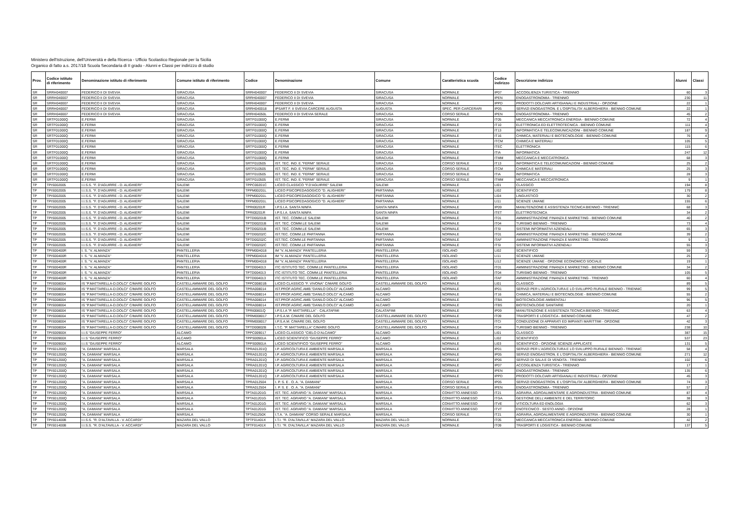Ministero dell'Istruzione, dell'Università e della Ricerca - Ufficio Scolastico Regionale per la Sicilia
Organico di fatto a.s. 2017/18 Scuola Secondaria di II grado - Alunni e Classi per indirizzo di studio
| Prov. | Codice istituto di riferimento | Denominazione istituto di riferimento | Comune istituto di riferimento | Codice | Denominazione | Comune | Caratteristica scuola | Codice indirizzo | Descrizione indirizzo | Alunni | Classi |
| --- | --- | --- | --- | --- | --- | --- | --- | --- | --- | --- | --- |
| SR | SRRH040007 | FEDERICO II DI SVEVIA | SIRACUSA | SRRH040007 | FEDERICO II DI SVEVIA | SIRACUSA | NORMALE | IP07 | ACCOGLIENZA TURISTICA - TRIENNIO | 60 | 3 |
| SR | SRRH040007 | FEDERICO II DI SVEVIA | SIRACUSA | SRRH040007 | FEDERICO II DI SVEVIA | SIRACUSA | NORMALE | IPEN | ENOGASTRONOMIA - TRIENNIO | 230 | 11 |
| SR | SRRH040007 | FEDERICO II DI SVEVIA | SIRACUSA | SRRH040007 | FEDERICO II DI SVEVIA | SIRACUSA | NORMALE | IPPD | PRODOTTI DOLCIARI ARTIGIANALI E INDUSTRIALI - OPZIONE | 22 | 1 |
| SR | SRRH040007 | FEDERICO II DI SVEVIA | SIRACUSA | SRRH040018 | IPSART F. II SVEVIA CARCERE AUGUSTA | AUGUSTA | SPEC. PER CARCERARI | IP05 | SERVIZI ENOGASTRON. E L'OSPITALITA' ALBERGHIERA - BIENNIO COMUNE | 22 | 1 |
| SR | SRRH040007 | FEDERICO II DI SVEVIA | SIRACUSA | SRRH04050L | FEDERICO II DI SVEVIA SERALE | SIRACUSA | CORSO SERALE | IPEN | ENOGASTRONOMIA - TRIENNIO | 45 | 2 |
| SR | SRTF01000Q | E.FERMI | SIRACUSA | SRTF01000Q | E.FERMI | SIRACUSA | NORMALE | IT05 | MECCANICA MECCATRONICA ENERGIA - BIENNIO COMUNE | 72 | 4 |
| SR | SRTF01000Q | E.FERMI | SIRACUSA | SRTF01000Q | E.FERMI | SIRACUSA | NORMALE | IT10 | ELETTRONICA ED ELETTROTECNICA - BIENNIO COMUNE | 111 | 4 |
| SR | SRTF01000Q | E.FERMI | SIRACUSA | SRTF01000Q | E.FERMI | SIRACUSA | NORMALE | IT13 | INFORMATICA E TELECOMUNICAZIONI - BIENNIO COMUNE | 187 | 9 |
| SR | SRTF01000Q | E.FERMI | SIRACUSA | SRTF01000Q | E.FERMI | SIRACUSA | NORMALE | IT16 | CHIMICA, MATERIALI E BIOTECNOLOGIE - BIENNIO COMUNE | 76 | 4 |
| SR | SRTF01000Q | E.FERMI | SIRACUSA | SRTF01000Q | E.FERMI | SIRACUSA | NORMALE | ITCM | CHIMICA E MATERIALI | 105 | 5 |
| SR | SRTF01000Q | E.FERMI | SIRACUSA | SRTF01000Q | E.FERMI | SIRACUSA | NORMALE | ITEC | ELETTRONICA | 115 | 6 |
| SR | SRTF01000Q | E.FERMI | SIRACUSA | SRTF01000Q | E.FERMI | SIRACUSA | NORMALE | ITIA | INFORMATICA | 247 | 12 |
| SR | SRTF01000Q | E.FERMI | SIRACUSA | SRTF01000Q | E.FERMI | SIRACUSA | NORMALE | ITMM | MECCANICA E MECCATRONICA | 68 | 3 |
| SR | SRTF01000Q | E.FERMI | SIRACUSA | SRTF010505 | IST. TEC. IND. E."FERMI" SERALE | SIRACUSA | CORSO SERALE | IT13 | INFORMATICA E TELECOMUNICAZIONI - BIENNIO COMUNE | 25 | 2 |
| SR | SRTF01000Q | E.FERMI | SIRACUSA | SRTF010505 | IST. TEC. IND. E."FERMI" SERALE | SIRACUSA | CORSO SERALE | ITCM | CHIMICA E MATERIALI | 25 | 3 |
| SR | SRTF01000Q | E.FERMI | SIRACUSA | SRTF010505 | IST. TEC. IND. E."FERMI" SERALE | SIRACUSA | CORSO SERALE | ITIA | INFORMATICA | 28 | 3 |
| SR | SRTF01000Q | E.FERMI | SIRACUSA | SRTF010505 | IST. TEC. IND. E."FERMI" SERALE | SIRACUSA | CORSO SERALE | ITMM | MECCANICA E MECCATRONICA | 9 | 1 |
| TP | TPIS002005 | I.I.S.S. "F. D'AGUIRRE - D. ALIGHIERI" | SALEMI | TPPC00201C | LICEO CLASSICO "F.D'AGUIRRE" SALEMI | SALEMI | NORMALE | LI01 | CLASSICO | 194 | 8 |
| TP | TPIS002005 | I.I.S.S. "F. D'AGUIRRE - D. ALIGHIERI" | SALEMI | TPPM00201L | LICEO PSICOPEDAGOGICO "D. ALIGHIERI" | PARTANNA | NORMALE | LI02 | SCIENTIFICO | 179 | 8 |
| TP | TPIS002005 | I.I.S.S. "F. D'AGUIRRE - D. ALIGHIERI" | SALEMI | TPPM00201L | LICEO PSICOPEDAGOGICO "D. ALIGHIERI" | PARTANNA | NORMALE | LI04 | LINGUISTICO | 30 | 2 |
| TP | TPIS002005 | I.I.S.S. "F. D'AGUIRRE - D. ALIGHIERI" | SALEMI | TPPM00201L | LICEO PSICOPEDAGOGICO "D. ALIGHIERI" | PARTANNA | NORMALE | LI11 | SCIENZE UMANE | 155 | 6 |
| TP | TPIS002005 | I.I.S.S. "F. D'AGUIRRE - D. ALIGHIERI" | SALEMI | TPRI00201R | I.P.S.I.A. SANTA NINFA | SANTA NINFA | NORMALE | IP09 | MANUTENZIONE E ASSISTENZA TECNICA BIENNIO - TRIENNIC | 68 | 3 |
| TP | TPIS002005 | I.I.S.S. "F. D'AGUIRRE - D. ALIGHIERI" | SALEMI | TPRI00201R | I.P.S.I.A. SANTA NINFA | SANTA NINFA | NORMALE | ITET | ELETTROTECNICA | 34 | 2 |
| TP | TPIS002005 | I.I.S.S. "F. D'AGUIRRE - D. ALIGHIERI" | SALEMI | TPTD00201B | IST. TEC. COMM.LE SALEMI | SALEMI | NORMALE | IT01 | AMMINISTRAZIONE FINANZA E MARKETING - BIENNIO COMUNE | 40 | 2 |
| TP | TPIS002005 | I.I.S.S. "F. D'AGUIRRE - D. ALIGHIERI" | SALEMI | TPTD00201B | IST. TEC. COMM.LE SALEMI | SALEMI | NORMALE | IT04 | TURISMO BIENNIO - TRIENNIO | 73 | 4 |
| TP | TPIS002005 | I.I.S.S. "F. D'AGUIRRE - D. ALIGHIERI" | SALEMI | TPTD00201B | IST. TEC. COMM.LE SALEMI | SALEMI | NORMALE | ITSI | SISTEMI INFORMATIVI AZIENDALI | 65 | 3 |
| TP | TPIS002005 | I.I.S.S. "F. D'AGUIRRE - D. ALIGHIERI" | SALEMI | TPTD00202C | IST.TEC. COMM.LE PARTANNA | PARTANNA | NORMALE | IT01 | AMMINISTRAZIONE FINANZA E MARKETING - BIENNIO COMUNE | 39 | 2 |
| TP | TPIS002005 | I.I.S.S. "F. D'AGUIRRE - D. ALIGHIERI" | SALEMI | TPTD00202C | IST.TEC. COMM.LE PARTANNA | PARTANNA | NORMALE | ITAF | AMMINISTRAZIONE FINANZA E MARKETING - TRIENNIO | 9 | 1 |
| TP | TPIS002005 | I.I.S.S. "F. D'AGUIRRE - D. ALIGHIERI" | SALEMI | TPTD00202C | IST.TEC. COMM.LE PARTANNA | PARTANNA | NORMALE | ITSI | SISTEMI INFORMATIVI AZIENDALI | 55 | 3 |
| TP | TPIS00400R | I. S. "V. ALMANZA" | PANTELLERIA | TPPM004018 | IM "V. ALMANZA" PANTELLERIA | PANTELLERIA | ISOLANO | LI02 | SCIENTIFICO | 59 | 3 |
| TP | TPIS00400R | I. S. "V. ALMANZA" | PANTELLERIA | TPPM004018 | IM "V. ALMANZA" PANTELLERIA | PANTELLERIA | ISOLANO | LI11 | SCIENZE UMANE | 25 | 2 |
| TP | TPIS00400R | I. S. "V. ALMANZA" | PANTELLERIA | TPPM004018 | IM "V. ALMANZA" PANTELLERIA | PANTELLERIA | ISOLANO | LI12 | SCIENZE UMANE - OPZIONE ECONOMICO SOCIALE | 19 | 1 |
| TP | TPIS00400R | I. S. "V. ALMANZA" | PANTELLERIA | TPTD004013 | ITC ISTITUTO TEC. COMM.LE PANTELLERIA | PANTELLERIA | ISOLANO | IT01 | AMMINISTRAZIONE FINANZA E MARKETING - BIENNIO COMUNE | 34 | 2 |
| TP | TPIS00400R | I. S. "V. ALMANZA" | PANTELLERIA | TPTD004013 | ITC ISTITUTO TEC. COMM.LE PANTELLERIA | PANTELLERIA | ISOLANO | IT04 | TURISMO BIENNIO - TRIENNIO | 105 | 5 |
| TP | TPIS00400R | I. S. "V. ALMANZA" | PANTELLERIA | TPTD004013 | ITC ISTITUTO TEC. COMM.LE PANTELLERIA | PANTELLERIA | ISOLANO | ITAF | AMMINISTRAZIONE FINANZA E MARKETING - TRIENNIO | 60 | 4 |
| TP | TPIS008004 | IS "P.MATTARELLA-D.DOLCI" C/MARE GOLFO | CASTELLAMMARE DEL GOLFO | TPPC00801B | LICEO CLASSICO "F. VIVONA" C/MARE GOLFO | CASTELLAMMARE DEL GOLFO | NORMALE | LI01 | CLASSICO | 89 | 5 |
| TP | TPIS008004 | IS "P.MATTARELLA-D.DOLCI" C/MARE GOLFO | CASTELLAMMARE DEL GOLFO | TPRA008014 | IST.PROF.AGRIC.AMB."DANILO DOLCI" ALCAMO | ALCAMO | NORMALE | IP01 | SERVIZI PER L'AGRICOLTURA E LO SVILUPPO RURALE BIENNIO - TRIENNIC | 99 | 5 |
| TP | TPIS008004 | IS "P.MATTARELLA-D.DOLCI" C/MARE GOLFO | CASTELLAMMARE DEL GOLFO | TPRA008014 | IST.PROF.AGRIC.AMB."DANILO DOLCI" ALCAMO | ALCAMO | NORMALE | IT16 | CHIMICA, MATERIALI E BIOTECNOLOGIE - BIENNIO COMUNE | 55 | 2 |
| TP | TPIS008004 | IS "P.MATTARELLA-D.DOLCI" C/MARE GOLFO | CASTELLAMMARE DEL GOLFO | TPRA008014 | IST.PROF.AGRIC.AMB."DANILO DOLCI" ALCAMO | ALCAMO | NORMALE | ITBA | BIOTECNOLOGIE AMBIENTALI | 96 | 5 |
| TP | TPIS008004 | IS "P.MATTARELLA-D.DOLCI" C/MARE GOLFO | CASTELLAMMARE DEL GOLFO | TPRA008014 | IST.PROF.AGRIC.AMB."DANILO DOLCI" ALCAMO | ALCAMO | NORMALE | ITBS | BIOTECNOLOGIE SANITARIE | 20 | 1 |
| TP | TPIS008004 | IS "P.MATTARELLA-D.DOLCI" C/MARE GOLFO | CASTELLAMMARE DEL GOLFO | TPRI00801Q | I.P.S.I.A "P. MATTARELLA" - CALATAFIMI | CALATAFIMI | NORMALE | IP09 | MANUTENZIONE E ASSISTENZA TECNICA BIENNIO - TRIENNIC | 63 | 4 |
| TP | TPIS008004 | IS "P.MATTARELLA-D.DOLCI" C/MARE GOLFO | CASTELLAMMARE DEL GOLFO | TPRM008017 | I.P.S.A.M. C/MARE DEL GOLFO | CASTELLAMMARE DEL GOLFO | NORMALE | IT09 | TRASPORTI E LOGISTICA - BIENNIO COMUNE | 47 | 2 |
| TP | TPIS008004 | IS "P.MATTARELLA-D.DOLCI" C/MARE GOLFO | CASTELLAMMARE DEL GOLFO | TPRM008017 | I.P.S.A.M. C/MARE DEL GOLFO | CASTELLAMMARE DEL GOLFO | NORMALE | ITCI | CONDUZIONE DI APPARATI ED IMPIANTI MARITTIMI - OPZIONE | 42 | 3 |
| TP | TPIS008004 | IS "P.MATTARELLA-D.DOLCI" C/MARE GOLFO | CASTELLAMMARE DEL GOLFO | TPTD00802B | I.T.C. "P. MATTARELLA" C/MARE GOLFO | CASTELLAMMARE DEL GOLFO | NORMALE | IT04 | TURISMO BIENNIO - TRIENNIO | 238 | 10 |
| TP | TPIS00900X | I.I.S "GIUSEPPE FERRO" | ALCAMO | TPPC009017 | LICEO CLASSICO "CIELO D'ALCAMO" | ALCAMO | NORMALE | LI01 | CLASSICO | 387 | 15 |
| TP | TPIS00900X | I.I.S "GIUSEPPE FERRO" | ALCAMO | TPPS00901A | LICEO SCIENTIFICO "GIUSEPPE FERRO" | ALCAMO | NORMALE | LI02 | SCIENTIFICO | 537 | 23 |
| TP | TPIS00900X | I.I.S "GIUSEPPE FERRO" | ALCAMO | TPPS00901A | LICEO SCIENTIFICO "GIUSEPPE FERRO" | ALCAMO | NORMALE | LI03 | SCIENTIFICO - OPZIONE SCIENZE APPLICATE | 131 | 5 |
| TP | TPIS01200Q | "A. DAMIANI" MARSALA | MARSALA | TPRA01201Q | I.P. AGRICOLTURA E AMBIENTE MARSALA | MARSALA | NORMALE | IP01 | SERVIZI PER L'AGRICOLTURA E LO SVILUPPO RURALE BIENNIO - TRIENNIC | 58 | 4 |
| TP | TPIS01200Q | "A. DAMIANI" MARSALA | MARSALA | TPRA01201Q | I.P. AGRICOLTURA E AMBIENTE MARSALA | MARSALA | NORMALE | IP05 | SERVIZI ENOGASTRON. E L'OSPITALITA' ALBERGHIERA - BIENNIO COMUNE | 271 | 12 |
| TP | TPIS01200Q | "A. DAMIANI" MARSALA | MARSALA | TPRA01201Q | I.P. AGRICOLTURA E AMBIENTE MARSALA | MARSALA | NORMALE | IP06 | SERVIZI DI SALA E DI VENDITA - TRIENNIO | 102 | 6 |
| TP | TPIS01200Q | "A. DAMIANI" MARSALA | MARSALA | TPRA01201Q | I.P. AGRICOLTURA E AMBIENTE MARSALA | MARSALA | NORMALE | IP07 | ACCOGLIENZA TURISTICA - TRIENNIO | 17 | 1 |
| TP | TPIS01200Q | "A. DAMIANI" MARSALA | MARSALA | TPRA01201Q | I.P. AGRICOLTURA E AMBIENTE MARSALA | MARSALA | NORMALE | IPEN | ENOGASTRONOMIA - TRIENNIO | 135 | 6 |
| TP | TPIS01200Q | "A. DAMIANI" MARSALA | MARSALA | TPRA01201Q | I.P. AGRICOLTURA E AMBIENTE MARSALA | MARSALA | NORMALE | IPPD | PRODOTTI DOLCIARI ARTIGIANALI E INDUSTRIALI - OPZIONE | 45 | 3 |
| TP | TPIS01200Q | "A. DAMIANI" MARSALA | MARSALA | TPRA012504 | I. P. S. E . O. A. "A. DAMIANI" | MARSALA | CORSO SERALE | IP05 | SERVIZI ENOGASTRON. E L'OSPITALITA' ALBERGHIERA - BIENNIO COMUNE | 74 | 3 |
| TP | TPIS01200Q | "A. DAMIANI" MARSALA | MARSALA | TPRA012504 | I. P. S. E . O. A. "A. DAMIANI" | MARSALA | CORSO SERALE | IPEN | ENOGASTRONOMIA - TRIENNIO | 57 | 2 |
| TP | TPIS01200Q | "A. DAMIANI" MARSALA | MARSALA | TPTA01201G | IST. TEC. AGRARIO "A. DAMIANI" MARSALA | MARSALA | CONVITTO ANNESSO | IT21 | AGRARIA, AGROALIMENTARE E AGROINDUSTRIA - BIENNIO COMUNE | 87 | 4 |
| TP | TPIS01200Q | "A. DAMIANI" MARSALA | MARSALA | TPTA01201G | IST. TEC. AGRARIO "A. DAMIANI" MARSALA | MARSALA | CONVITTO ANNESSO | ITGA | GESTIONE DELL'AMBIENTE E DEL TERRITORIC | 38 | 3 |
| TP | TPIS01200Q | "A. DAMIANI" MARSALA | MARSALA | TPTA01201G | IST. TEC. AGRARIO "A. DAMIANI" MARSALA | MARSALA | CONVITTO ANNESSO | ITVE | VITICOLTURA ED ENOLOGIA | 62 | 3 |
| TP | TPIS01200Q | "A. DAMIANI" MARSALA | MARSALA | TPTA01201G | IST. TEC. AGRARIO "A. DAMIANI" MARSALA | MARSALA | CONVITTO ANNESSO | ITVT | ENOTECNICO - SESTO ANNO - OPZIONE | 28 | 1 |
| TP | TPIS01200Q | "A. DAMIANI" MARSALA | MARSALA | TPTA01250X | I.T.A. "A. DAMIANI" CORSO SERALE MARSALA | MARSALA | CORSO SERALE | IT21 | AGRARIA, AGROALIMENTARE E AGROINDUSTRIA - BIENNIO COMUNE | 30 | 1 |
| TP | TPIS01400B | I.I.S.S. "R. D'ALTAVILLA - V. ACCARDI" | MAZARA DEL VALLO | TPTF01401X | I.T.I. "R. D'ALTAVILLA" MAZARA DEL VALLO | MAZARA DEL VALLO | NORMALE | IT05 | MECCANICA MECCATRONICA ENERGIA - BIENNIO COMUNE | 42 | 2 |
| TP | TPIS01400B | I.I.S.S. "R. D'ALTAVILLA - V. ACCARDI" | MAZARA DEL VALLO | TPTF01401X | I.T.I. "R. D'ALTAVILLA" MAZARA DEL VALLO | MAZARA DEL VALLO | NORMALE | IT09 | TRASPORTI E LOGISTICA - BIENNIO COMUNE | 137 | 5 |